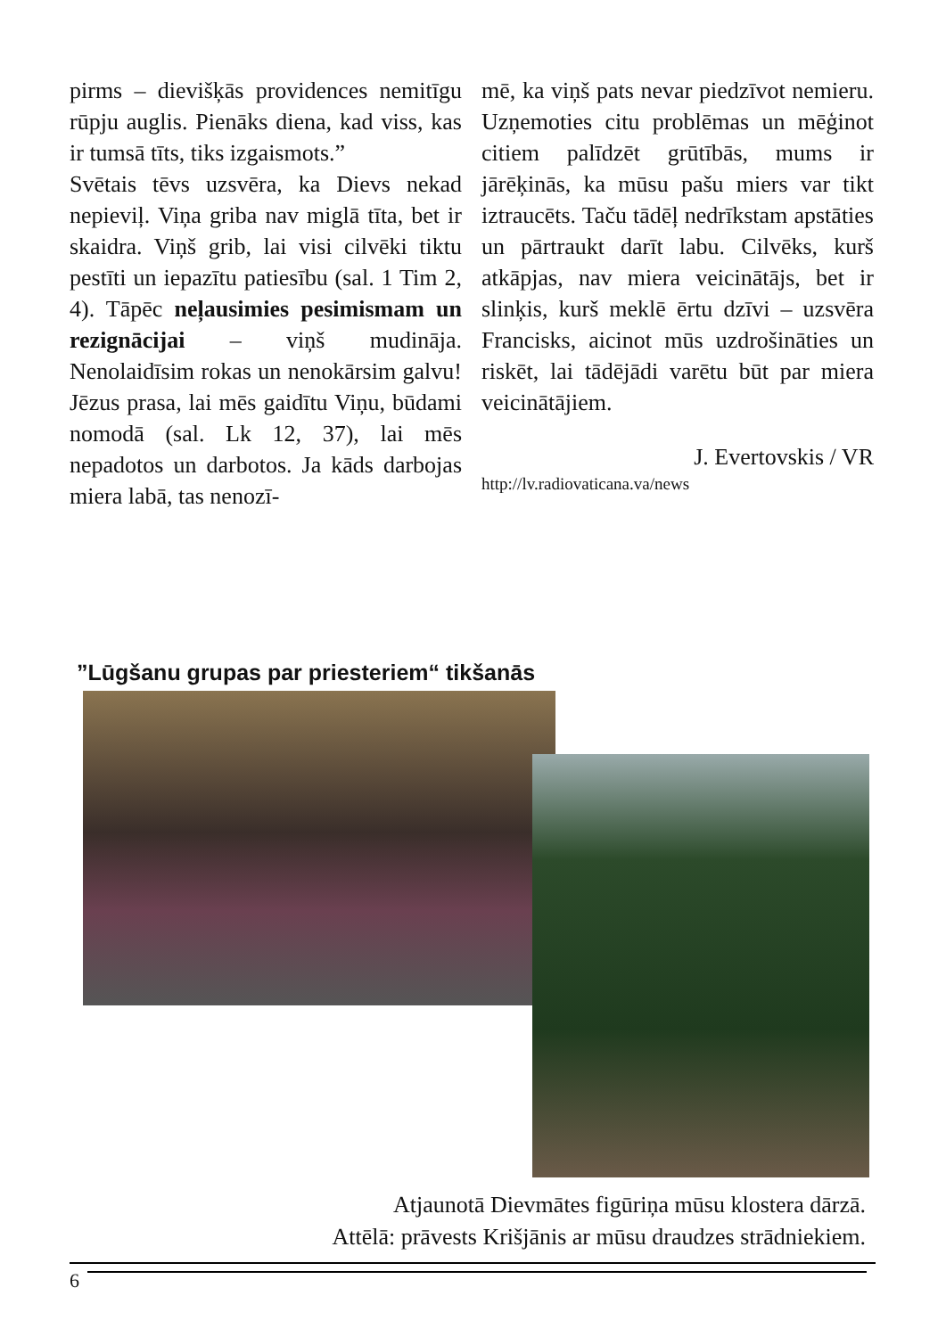pirms – dievišķās providences nemitīgu rūpju auglis. Pienāks diena, kad viss, kas ir tumsā tīts, tiks izgaismots.”
Svētais tēvs uzsvēra, ka Dievs nekad nepieviļ. Viņa griba nav miglā tīta, bet ir skaidra. Viņš grib, lai visi cilvēki tiktu pestīti un iepazītu patiesību (sal. 1 Tim 2, 4). Tāpēc neļausimies pesimismam un rezignācijai – viņš mudināja. Nenolaidīsim rokas un nenokārsim galvu! Jēzus prasa, lai mēs gaidītu Viņu, būdami nomodā (sal. Lk 12, 37), lai mēs nepadotos un darbotos. Ja kāds darbojas miera labā, tas nenozī-
mē, ka viņš pats nevar piedzīvot nemieru. Uzņemoties citu problēmas un mēģinot citiem palīdzēt grūtībās, mums ir jārēķinās, ka mūsu pašu miers var tikt iztraucēts. Taču tādēļ nedrīkstam apstāties un pārtraukt darīt labu. Cilvēks, kurš atkāpjas, nav miera veicinātājs, bet ir slinķis, kurš meklē ērtu dzīvi – uzsvēra Francisks, aicinot mūs uzdrošināties un riskēt, lai tādējādi varētu būt par miera veicinātājiem.
J. Evertovskis / VR
http://lv.radiovaticana.va/news
”Lūgšanu grupas par priesteriem“ tikšanās
Atjaunotā Dievmātes figūriņa mūsu klostera dārzā.
Attēlā: prāvests Krišjānis ar mūsu draudzes strādniekiem.
6